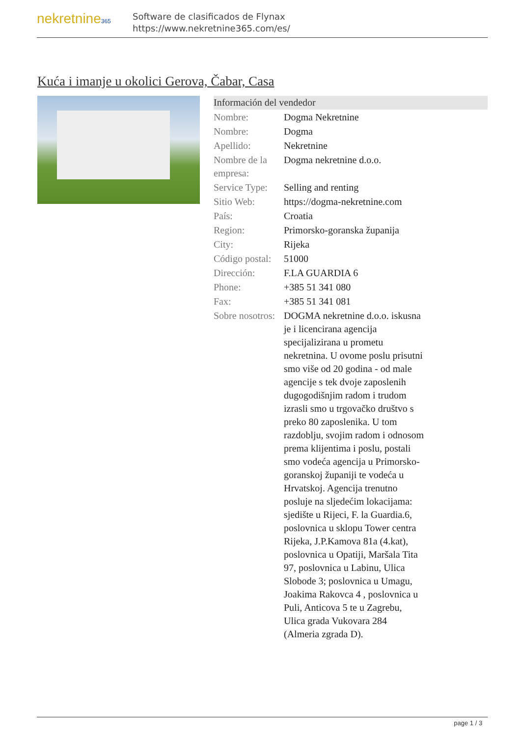nekretnine365
Software de clasificados de Flynax
https://www.nekretnine365.com/es/
Kuća i imanje u okolici Gerova, Čabar, Casa
Información del vendedor
| Nombre: | Dogma Nekretnine |
| Nombre: | Dogma |
| Apellido: | Nekretnine |
| Nombre de la empresa: | Dogma nekretnine d.o.o. |
| Service Type: | Selling and renting |
| Sitio Web: | https://dogma-nekretnine.com |
| País: | Croatia |
| Region: | Primorsko-goranska županija |
| City: | Rijeka |
| Código postal: | 51000 |
| Dirección: | F.LA GUARDIA 6 |
| Phone: | +385 51 341 080 |
| Fax: | +385 51 341 081 |
| Sobre nosotros: | DOGMA nekretnine d.o.o. iskusna je i licencirana agencija specijalizirana u prometu nekretnina. U ovome poslu prisutni smo više od 20 godina - od male agencije s tek dvoje zaposlenih dugogodišnjim radom i trudom izrasli smo u trgovačko društvo s preko 80 zaposlenika. U tom razdoblju, svojim radom i odnosom prema klijentima i poslu, postali smo vodeća agencija u Primorsko-goranskoj županiji te vodeća u Hrvatskoj. Agencija trenutno posluje na sljedećim lokacijama: sjedište u Rijeci, F. la Guardia.6, poslovnica u sklopu Tower centra Rijeka, J.P.Kamova 81a (4.kat), poslovnica u Opatiji, Maršala Tita 97, poslovnica u Labinu, Ulica Slobode 3; poslovnica u Umagu, Joakima Rakovca 4 , poslovnica u Puli, Anticova 5 te u Zagrebu, Ulica grada Vukovara 284 (Almeria zgrada D). |
page 1 / 3